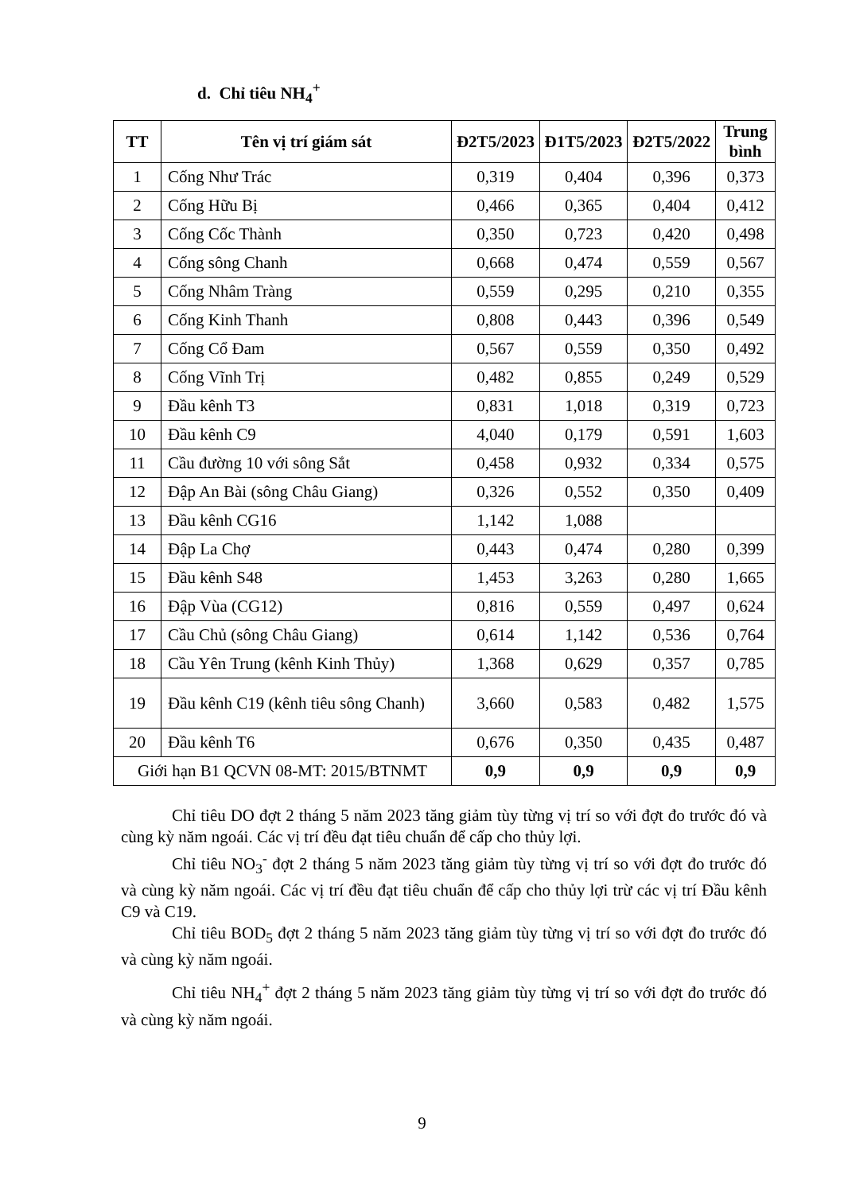d. Chỉ tiêu NH<sub>4</sub><sup>+</sup>
| TT | Tên vị trí giám sát | Đ2T5/2023 | Đ1T5/2023 | Đ2T5/2022 | Trung bình |
| --- | --- | --- | --- | --- | --- |
| 1 | Cống Như Trác | 0,319 | 0,404 | 0,396 | 0,373 |
| 2 | Cống Hữu Bị | 0,466 | 0,365 | 0,404 | 0,412 |
| 3 | Cống Cốc Thành | 0,350 | 0,723 | 0,420 | 0,498 |
| 4 | Cống sông Chanh | 0,668 | 0,474 | 0,559 | 0,567 |
| 5 | Cống Nhâm Tràng | 0,559 | 0,295 | 0,210 | 0,355 |
| 6 | Cống Kinh Thanh | 0,808 | 0,443 | 0,396 | 0,549 |
| 7 | Cống Cổ Đam | 0,567 | 0,559 | 0,350 | 0,492 |
| 8 | Cống Vĩnh Trị | 0,482 | 0,855 | 0,249 | 0,529 |
| 9 | Đầu kênh T3 | 0,831 | 1,018 | 0,319 | 0,723 |
| 10 | Đầu kênh C9 | 4,040 | 0,179 | 0,591 | 1,603 |
| 11 | Cầu đường 10 với sông Sắt | 0,458 | 0,932 | 0,334 | 0,575 |
| 12 | Đập An Bài (sông Châu Giang) | 0,326 | 0,552 | 0,350 | 0,409 |
| 13 | Đầu kênh CG16 | 1,142 | 1,088 | | |
| 14 | Đập La Chợ | 0,443 | 0,474 | 0,280 | 0,399 |
| 15 | Đầu kênh S48 | 1,453 | 3,263 | 0,280 | 1,665 |
| 16 | Đập Vùa (CG12) | 0,816 | 0,559 | 0,497 | 0,624 |
| 17 | Cầu Chủ (sông Châu Giang) | 0,614 | 1,142 | 0,536 | 0,764 |
| 18 | Cầu Yên Trung (kênh Kinh Thủy) | 1,368 | 0,629 | 0,357 | 0,785 |
| 19 | Đầu kênh C19 (kênh tiêu sông Chanh) | 3,660 | 0,583 | 0,482 | 1,575 |
| 20 | Đầu kênh T6 | 0,676 | 0,350 | 0,435 | 0,487 |
| Giới hạn B1 QCVN 08-MT: 2015/BTNMT | | 0,9 | 0,9 | 0,9 | 0,9 |
Chỉ tiêu DO đợt 2 tháng 5 năm 2023 tăng giảm tùy từng vị trí so với đợt đo trước đó và cùng kỳ năm ngoái. Các vị trí đều đạt tiêu chuẩn để cấp cho thủy lợi.
Chỉ tiêu NO<sub>3</sub><sup>-</sup> đợt 2 tháng 5 năm 2023 tăng giảm tùy từng vị trí so với đợt đo trước đó và cùng kỳ năm ngoái. Các vị trí đều đạt tiêu chuẩn để cấp cho thủy lợi trừ các vị trí Đầu kênh C9 và C19.
Chỉ tiêu BOD<sub>5</sub> đợt 2 tháng 5 năm 2023 tăng giảm tùy từng vị trí so với đợt đo trước đó và cùng kỳ năm ngoái.
Chỉ tiêu NH<sub>4</sub><sup>+</sup> đợt 2 tháng 5 năm 2023 tăng giảm tùy từng vị trí so với đợt đo trước đó và cùng kỳ năm ngoái.
9